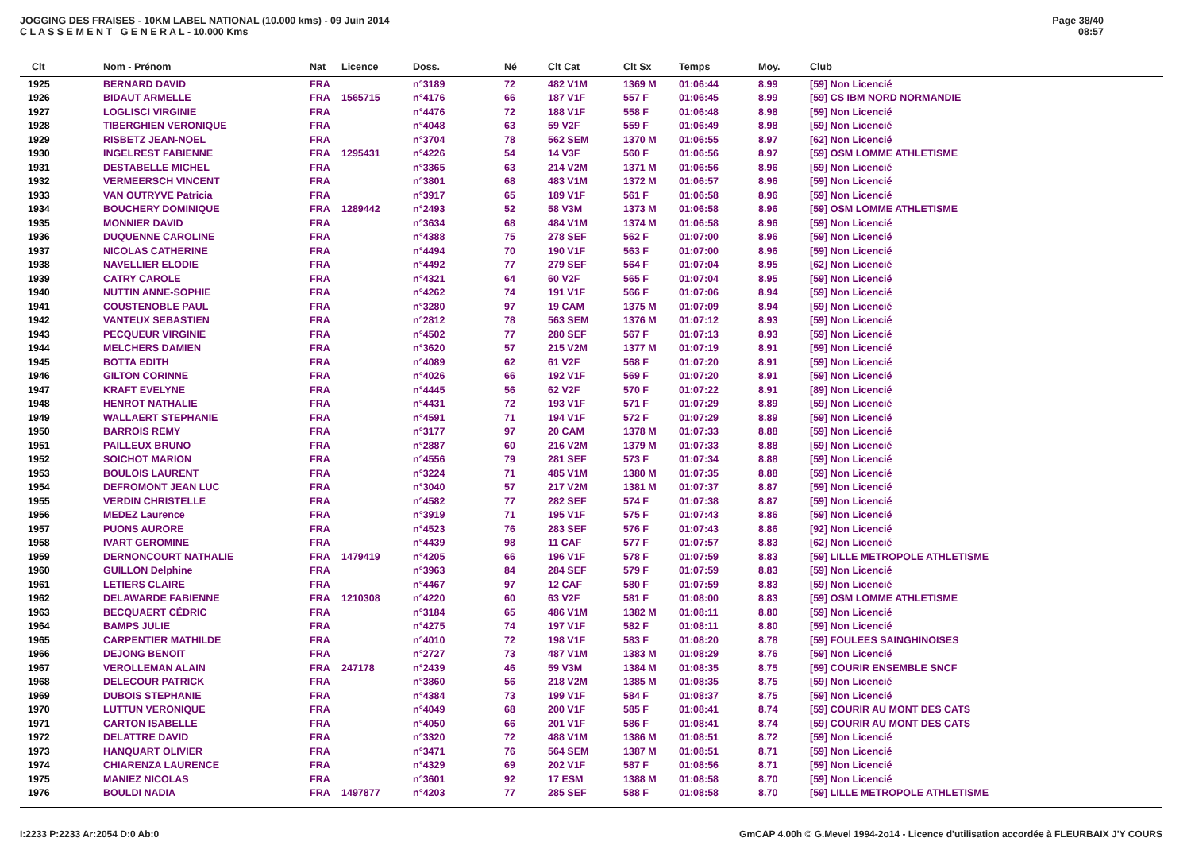JOGGING DES FRAISES - 10KM LABEL NATIONAL (10.000 kms) - 09 Juin 2014
C L A S S E M E N T G E N E R A L - 10.000 Kms
Page 38/40
08:57
| Clt | Nom - Prénom | Nat | Licence | Doss. | Né | Clt Cat | Clt Sx | Temps | Moy. | Club |
| --- | --- | --- | --- | --- | --- | --- | --- | --- | --- | --- |
| 1925 | BERNARD DAVID | FRA | | n°3189 | 72 | 482 V1M | 1369 M | 01:06:44 | 8.99 | [59] Non Licencié |
| 1926 | BIDAUT ARMELLE | FRA | 1565715 | n°4176 | 66 | 187 V1F | 557 F | 01:06:45 | 8.99 | [59] CS IBM NORD NORMANDIE |
| 1927 | LOGLISCI VIRGINIE | FRA | | n°4476 | 72 | 188 V1F | 558 F | 01:06:48 | 8.98 | [59] Non Licencié |
| 1928 | TIBERGHIEN VERONIQUE | FRA | | n°4048 | 63 | 59 V2F | 559 F | 01:06:49 | 8.98 | [59] Non Licencié |
| 1929 | RISBETZ JEAN-NOEL | FRA | | n°3704 | 78 | 562 SEM | 1370 M | 01:06:55 | 8.97 | [62] Non Licencié |
| 1930 | INGELREST FABIENNE | FRA | 1295431 | n°4226 | 54 | 14 V3F | 560 F | 01:06:56 | 8.97 | [59] OSM LOMME ATHLETISME |
| 1931 | DESTABELLE MICHEL | FRA | | n°3365 | 63 | 214 V2M | 1371 M | 01:06:56 | 8.96 | [59] Non Licencié |
| 1932 | VERMEERSCH VINCENT | FRA | | n°3801 | 68 | 483 V1M | 1372 M | 01:06:57 | 8.96 | [59] Non Licencié |
| 1933 | VAN OUTRYVE Patricia | FRA | | n°3917 | 65 | 189 V1F | 561 F | 01:06:58 | 8.96 | [59] Non Licencié |
| 1934 | BOUCHERY DOMINIQUE | FRA | 1289442 | n°2493 | 52 | 58 V3M | 1373 M | 01:06:58 | 8.96 | [59] OSM LOMME ATHLETISME |
| 1935 | MONNIER DAVID | FRA | | n°3634 | 68 | 484 V1M | 1374 M | 01:06:58 | 8.96 | [59] Non Licencié |
| 1936 | DUQUENNE CAROLINE | FRA | | n°4388 | 75 | 278 SEF | 562 F | 01:07:00 | 8.96 | [59] Non Licencié |
| 1937 | NICOLAS CATHERINE | FRA | | n°4494 | 70 | 190 V1F | 563 F | 01:07:00 | 8.96 | [59] Non Licencié |
| 1938 | NAVELLIER ELODIE | FRA | | n°4492 | 77 | 279 SEF | 564 F | 01:07:04 | 8.95 | [62] Non Licencié |
| 1939 | CATRY CAROLE | FRA | | n°4321 | 64 | 60 V2F | 565 F | 01:07:04 | 8.95 | [59] Non Licencié |
| 1940 | NUTTIN ANNE-SOPHIE | FRA | | n°4262 | 74 | 191 V1F | 566 F | 01:07:06 | 8.94 | [59] Non Licencié |
| 1941 | COUSTENOBLE PAUL | FRA | | n°3280 | 97 | 19 CAM | 1375 M | 01:07:09 | 8.94 | [59] Non Licencié |
| 1942 | VANTEUX SEBASTIEN | FRA | | n°2812 | 78 | 563 SEM | 1376 M | 01:07:12 | 8.93 | [59] Non Licencié |
| 1943 | PECQUEUR VIRGINIE | FRA | | n°4502 | 77 | 280 SEF | 567 F | 01:07:13 | 8.93 | [59] Non Licencié |
| 1944 | MELCHERS DAMIEN | FRA | | n°3620 | 57 | 215 V2M | 1377 M | 01:07:19 | 8.91 | [59] Non Licencié |
| 1945 | BOTTA EDITH | FRA | | n°4089 | 62 | 61 V2F | 568 F | 01:07:20 | 8.91 | [59] Non Licencié |
| 1946 | GILTON CORINNE | FRA | | n°4026 | 66 | 192 V1F | 569 F | 01:07:20 | 8.91 | [59] Non Licencié |
| 1947 | KRAFT EVELYNE | FRA | | n°4445 | 56 | 62 V2F | 570 F | 01:07:22 | 8.91 | [89] Non Licencié |
| 1948 | HENROT NATHALIE | FRA | | n°4431 | 72 | 193 V1F | 571 F | 01:07:29 | 8.89 | [59] Non Licencié |
| 1949 | WALLAERT STEPHANIE | FRA | | n°4591 | 71 | 194 V1F | 572 F | 01:07:29 | 8.89 | [59] Non Licencié |
| 1950 | BARROIS REMY | FRA | | n°3177 | 97 | 20 CAM | 1378 M | 01:07:33 | 8.88 | [59] Non Licencié |
| 1951 | PAILLEUX BRUNO | FRA | | n°2887 | 60 | 216 V2M | 1379 M | 01:07:33 | 8.88 | [59] Non Licencié |
| 1952 | SOICHOT MARION | FRA | | n°4556 | 79 | 281 SEF | 573 F | 01:07:34 | 8.88 | [59] Non Licencié |
| 1953 | BOULOIS LAURENT | FRA | | n°3224 | 71 | 485 V1M | 1380 M | 01:07:35 | 8.88 | [59] Non Licencié |
| 1954 | DEFROMONT JEAN LUC | FRA | | n°3040 | 57 | 217 V2M | 1381 M | 01:07:37 | 8.87 | [59] Non Licencié |
| 1955 | VERDIN CHRISTELLE | FRA | | n°4582 | 77 | 282 SEF | 574 F | 01:07:38 | 8.87 | [59] Non Licencié |
| 1956 | MEDEZ Laurence | FRA | | n°3919 | 71 | 195 V1F | 575 F | 01:07:43 | 8.86 | [59] Non Licencié |
| 1957 | PUONS AURORE | FRA | | n°4523 | 76 | 283 SEF | 576 F | 01:07:43 | 8.86 | [92] Non Licencié |
| 1958 | IVART GEROMINE | FRA | | n°4439 | 98 | 11 CAF | 577 F | 01:07:57 | 8.83 | [62] Non Licencié |
| 1959 | DERNONCOURT NATHALIE | FRA | 1479419 | n°4205 | 66 | 196 V1F | 578 F | 01:07:59 | 8.83 | [59] LILLE METROPOLE ATHLETISME |
| 1960 | GUILLON Delphine | FRA | | n°3963 | 84 | 284 SEF | 579 F | 01:07:59 | 8.83 | [59] Non Licencié |
| 1961 | LETIERS CLAIRE | FRA | | n°4467 | 97 | 12 CAF | 580 F | 01:07:59 | 8.83 | [59] Non Licencié |
| 1962 | DELAWARDE FABIENNE | FRA | 1210308 | n°4220 | 60 | 63 V2F | 581 F | 01:08:00 | 8.83 | [59] OSM LOMME ATHLETISME |
| 1963 | BECQUAERT CÉDRIC | FRA | | n°3184 | 65 | 486 V1M | 1382 M | 01:08:11 | 8.80 | [59] Non Licencié |
| 1964 | BAMPS JULIE | FRA | | n°4275 | 74 | 197 V1F | 582 F | 01:08:11 | 8.80 | [59] Non Licencié |
| 1965 | CARPENTIER MATHILDE | FRA | | n°4010 | 72 | 198 V1F | 583 F | 01:08:20 | 8.78 | [59] FOULEES SAINGHINOISES |
| 1966 | DEJONG BENOIT | FRA | | n°2727 | 73 | 487 V1M | 1383 M | 01:08:29 | 8.76 | [59] Non Licencié |
| 1967 | VEROLLEMAN ALAIN | FRA | 247178 | n°2439 | 46 | 59 V3M | 1384 M | 01:08:35 | 8.75 | [59] COURIR ENSEMBLE SNCF |
| 1968 | DELECOUR PATRICK | FRA | | n°3860 | 56 | 218 V2M | 1385 M | 01:08:35 | 8.75 | [59] Non Licencié |
| 1969 | DUBOIS STEPHANIE | FRA | | n°4384 | 73 | 199 V1F | 584 F | 01:08:37 | 8.75 | [59] Non Licencié |
| 1970 | LUTTUN VERONIQUE | FRA | | n°4049 | 68 | 200 V1F | 585 F | 01:08:41 | 8.74 | [59] COURIR AU MONT DES CATS |
| 1971 | CARTON ISABELLE | FRA | | n°4050 | 66 | 201 V1F | 586 F | 01:08:41 | 8.74 | [59] COURIR AU MONT DES CATS |
| 1972 | DELATTRE DAVID | FRA | | n°3320 | 72 | 488 V1M | 1386 M | 01:08:51 | 8.72 | [59] Non Licencié |
| 1973 | HANQUART OLIVIER | FRA | | n°3471 | 76 | 564 SEM | 1387 M | 01:08:51 | 8.71 | [59] Non Licencié |
| 1974 | CHIARENZA LAURENCE | FRA | | n°4329 | 69 | 202 V1F | 587 F | 01:08:56 | 8.71 | [59] Non Licencié |
| 1975 | MANIEZ NICOLAS | FRA | | n°3601 | 92 | 17 ESM | 1388 M | 01:08:58 | 8.70 | [59] Non Licencié |
| 1976 | BOULDI NADIA | FRA | 1497877 | n°4203 | 77 | 285 SEF | 588 F | 01:08:58 | 8.70 | [59] LILLE METROPOLE ATHLETISME |
I:2233 P:2233 Ar:2054 D:0 Ab:0 GmCAP 4.00h © G.Mevel 1994-2o14 - Licence d'utilisation accordée à FLEURBAIX J'Y COURS